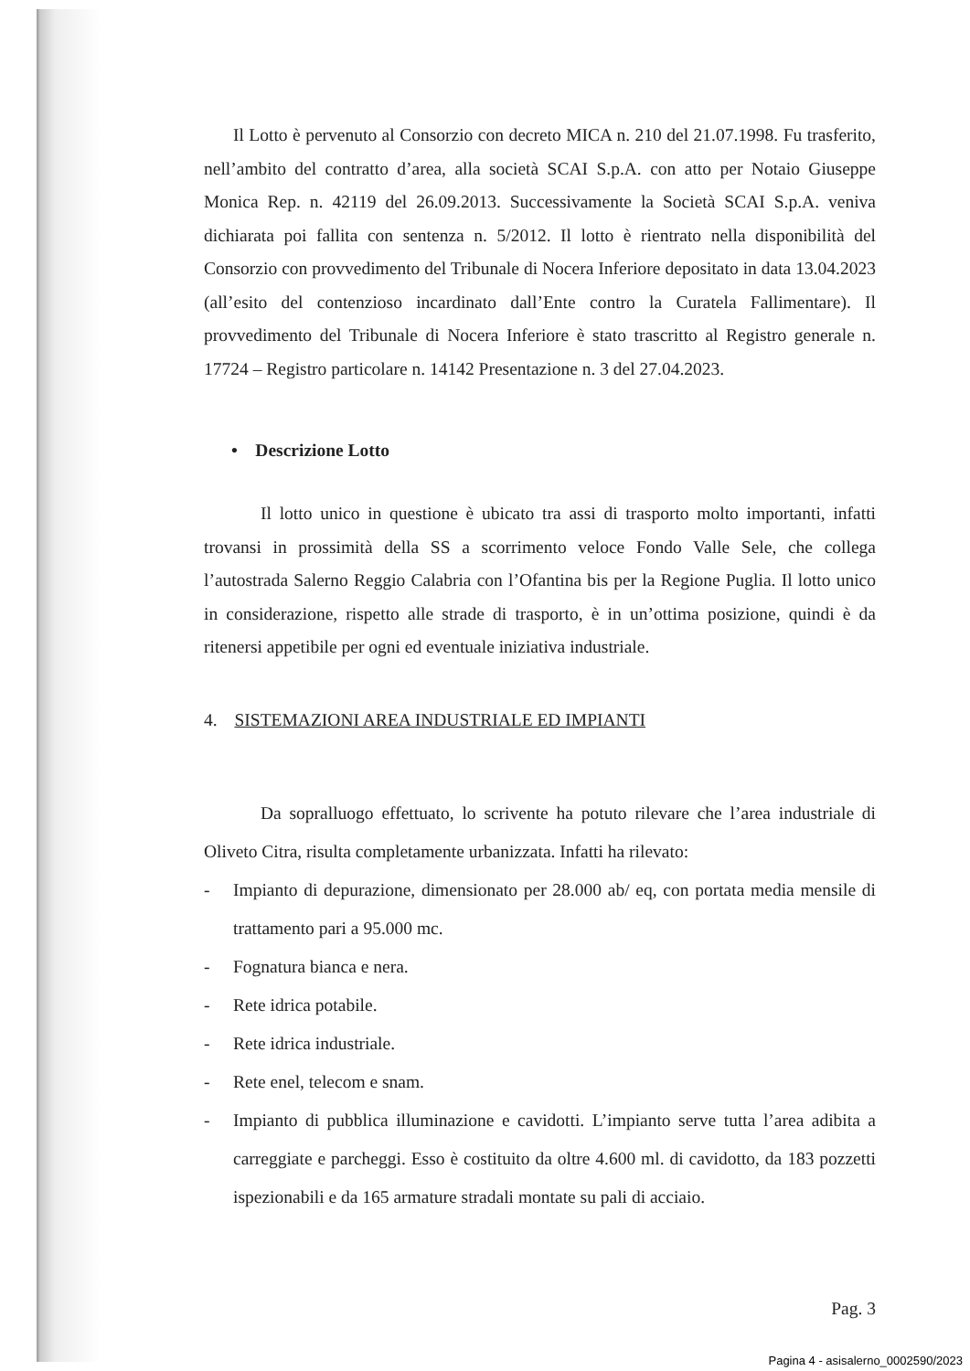Il Lotto è pervenuto al Consorzio con decreto MICA n. 210 del 21.07.1998. Fu trasferito, nell’ambito del contratto d’area, alla società SCAI S.p.A. con atto per Notaio Giuseppe Monica Rep. n. 42119 del 26.09.2013. Successivamente la Società SCAI S.p.A. veniva dichiarata poi fallita con sentenza n. 5/2012. Il lotto è rientrato nella disponibilità del Consorzio con provvedimento del Tribunale di Nocera Inferiore depositato in data 13.04.2023 (all’esito del contenzioso incardinato dall’Ente contro la Curatela Fallimentare). Il provvedimento del Tribunale di Nocera Inferiore è stato trascritto al Registro generale n. 17724 – Registro particolare n. 14142 Presentazione n. 3 del 27.04.2023.
• Descrizione Lotto
Il lotto unico in questione è ubicato tra assi di trasporto molto importanti, infatti trovansi in prossimità della SS a scorrimento veloce Fondo Valle Sele, che collega l’autostrada Salerno Reggio Calabria con l’Ofantina bis per la Regione Puglia. Il lotto unico in considerazione, rispetto alle strade di trasporto, è in un’ottima posizione, quindi è da ritenersi appetibile per ogni ed eventuale iniziativa industriale.
4. SISTEMAZIONI AREA INDUSTRIALE ED IMPIANTI
Da sopralluogo effettuato, lo scrivente ha potuto rilevare che l’area industriale di Oliveto Citra, risulta completamente urbanizzata. Infatti ha rilevato:
- Impianto di depurazione, dimensionato per 28.000 ab/ eq, con portata media mensile di trattamento pari a 95.000 mc.
- Fognatura bianca e nera.
- Rete idrica potabile.
- Rete idrica industriale.
- Rete enel, telecom e snam.
- Impianto di pubblica illuminazione e cavidotti. L’impianto serve tutta l’area adibita a carreggiate e parcheggi. Esso è costituito da oltre 4.600 ml. di cavidotto, da 183 pozzetti ispezionabili e da 165 armature stradali montate su pali di acciaio.
Pag. 3
Pagina 4 - asisalerno_0002590/2023